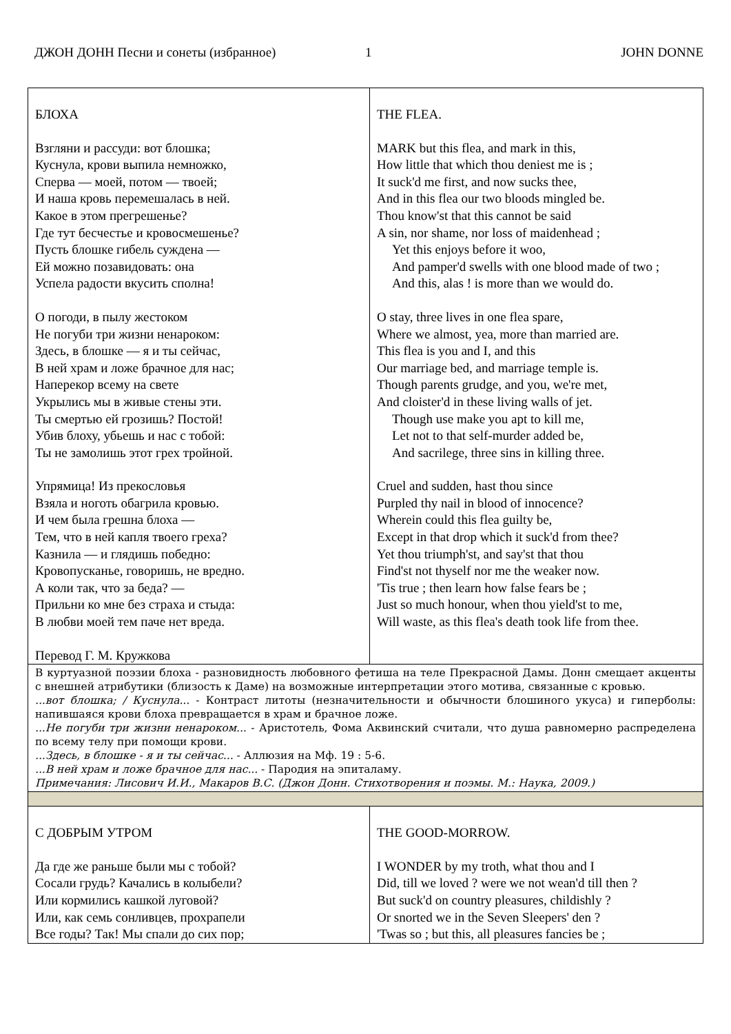ДЖОН ДОНН Песни и сонеты (избранное) 1 JOHN DONNE
| БЛОХА Взгляни и рассуди: вот блошка; Куснула, крови выпила немножко, Сперва — моей, потом — твоей; И наша кровь перемешалась в ней. Какое в этом прегрешенье? Где тут бесчестье и кровосмешенье? Пусть блошке гибель суждена — Ей можно позавидовать: она Успела радости вкусить сполна! О погоди, в пылу жестоком Не погуби три жизни ненароком: Здесь, в блошке — я и ты сейчас, В ней храм и ложе брачное для нас; Наперекор всему на свете Укрылись мы в живые стены эти. Ты смертью ей грозишь? Постой! Убив блоху, убьешь и нас с тобой: Ты не замолишь этот грех тройной. Упрямица! Из прекословья Взяла и ноготь обагрила кровью. И чем была грешна блоха — Тем, что в ней капля твоего греха? Казнила — и глядишь победно: Кровопусканье, говоришь, не вредно. А коли так, что за беда? — Прильни ко мне без страха и стыда: В любви моей тем паче нет вреда. Перевод Г. М. Кружкова | THE FLEA. MARK but this flea, and mark in this, How little that which thou deniest me is ; It suck'd me first, and now sucks thee, And in this flea our two bloods mingled be. Thou know'st that this cannot be said A sin, nor shame, nor loss of maidenhead ; Yet this enjoys before it woo, And pamper'd swells with one blood made of two ; And this, alas ! is more than we would do. O stay, three lives in one flea spare, Where we almost, yea, more than married are. This flea is you and I, and this Our marriage bed, and marriage temple is. Though parents grudge, and you, we're met, And cloister'd in these living walls of jet. Though use make you apt to kill me, Let not to that self-murder added be, And sacrilege, three sins in killing three. Cruel and sudden, hast thou since Purpled thy nail in blood of innocence? Wherein could this flea guilty be, Except in that drop which it suck'd from thee? Yet thou triumph'st, and say'st that thou Find'st not thyself nor me the weaker now. 'Tis true ; then learn how false fears be ; Just so much honour, when thou yield'st to me, Will waste, as this flea's death took life from thee. |
| В куртуазной поэзии блоха - разновидность любовного фетиша на теле Прекрасной Дамы. Донн смещает акценты с внешней атрибутики (близость к Даме) на возможные интерпретации этого мотива, связанные с кровью. ...вот блошка; / Куснула... - Контраст литоты (незначительности и обычности блошиного укуса) и гиперболы: напившаяся крови блоха превращается в храм и брачное ложе. ...Не погуби три жизни ненароком... - Аристотель, Фома Аквинский считали, что душа равномерно распределена по всему телу при помощи крови. ...Здесь, в блошке - я и ты сейчас... - Аллюзия на Мф. 19 : 5-6. ...В ней храм и ложе брачное для нас... - Пародия на эпиталаму. Примечания: Лисович И.И., Макаров В.С. (Джон Донн. Стихотворения и поэмы. М.: Наука, 2009.) | |
| С ДОБРЫМ УТРОМ Да где же раньше были мы с тобой? Сосали грудь? Качались в колыбели? Или кормились кашкой луговой? Или, как семь сонливцев, прохрапели Все годы? Так! Мы спали до сих пор; | THE GOOD-MORROW. I WONDER by my troth, what thou and I Did, till we loved ? were we not wean'd till then ? But suck'd on country pleasures, childishly ? Or snorted we in the Seven Sleepers' den ? 'Twas so ; but this, all pleasures fancies be ; |